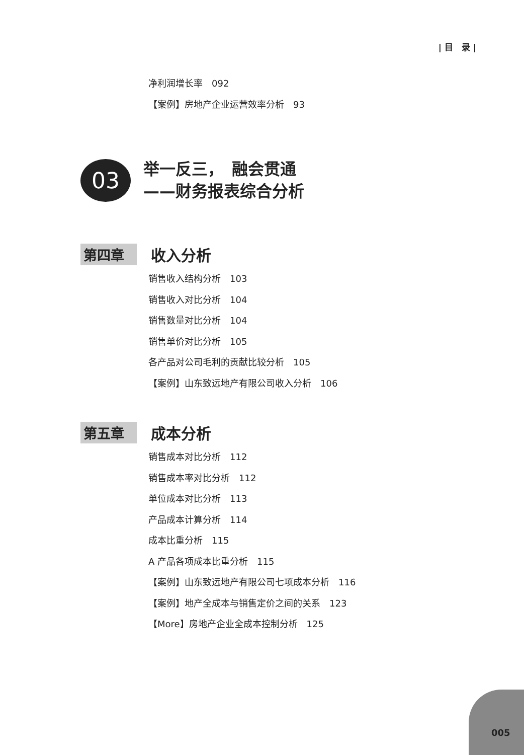| 目　录 |
净利润增长率　092
【案例】房地产企业运营效率分析　93
03
举一反三，　融会贯通
——财务报表综合分析
第四章 收入分析
销售收入结构分析　103
销售收入对比分析　104
销售数量对比分析　104
销售单价对比分析　105
各产品对公司毛利的贡献比较分析　105
【案例】山东致远地产有限公司收入分析　106
第五章 成本分析
销售成本对比分析　112
销售成本率对比分析　112
单位成本对比分析　113
产品成本计算分析　114
成本比重分析　115
A 产品各项成本比重分析　115
【案例】山东致远地产有限公司七项成本分析　116
【案例】地产全成本与销售定价之间的关系　123
【More】房地产企业全成本控制分析　125
005